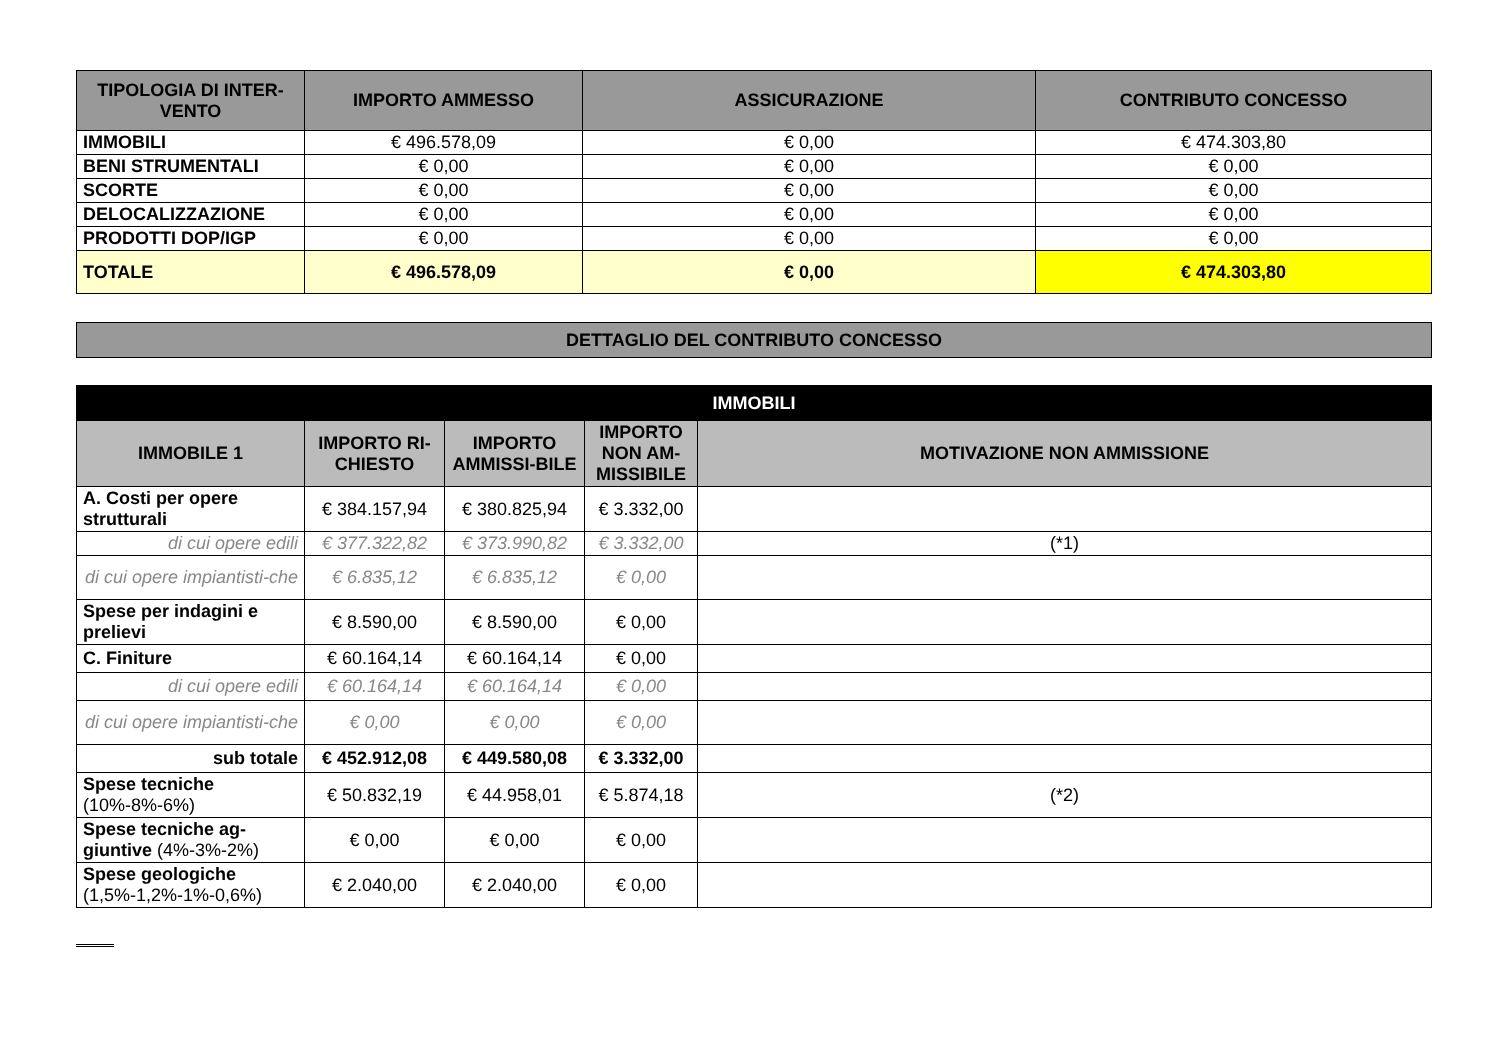| TIPOLOGIA DI INTER-VENTO | IMPORTO AMMESSO | ASSICURAZIONE | CONTRIBUTO CONCESSO |
| --- | --- | --- | --- |
| IMMOBILI | € 496.578,09 | € 0,00 | € 474.303,80 |
| BENI STRUMENTALI | € 0,00 | € 0,00 | € 0,00 |
| SCORTE | € 0,00 | € 0,00 | € 0,00 |
| DELOCALIZZAZIONE | € 0,00 | € 0,00 | € 0,00 |
| PRODOTTI DOP/IGP | € 0,00 | € 0,00 | € 0,00 |
| TOTALE | € 496.578,09 | € 0,00 | € 474.303,80 |
| DETTAGLIO DEL CONTRIBUTO CONCESSO |
| --- |
| IMMOBILI | | | | |
| --- | --- | --- | --- | --- |
| IMMOBILE 1 | IMPORTO RI-CHIESTO | IMPORTO AMMISSI-BILE | IMPORTO NON AM-MISSIBILE | MOTIVAZIONE NON AMMISSIONE |
| A. Costi per opere strutturali | € 384.157,94 | € 380.825,94 | € 3.332,00 | |
| di cui opere edili | € 377.322,82 | € 373.990,82 | € 3.332,00 | (*1) |
| di cui opere impiantisti-che | € 6.835,12 | € 6.835,12 | € 0,00 | |
| Spese per indagini e prelievi | € 8.590,00 | € 8.590,00 | € 0,00 | |
| C. Finiture | € 60.164,14 | € 60.164,14 | € 0,00 | |
| di cui opere edili | € 60.164,14 | € 60.164,14 | € 0,00 | |
| di cui opere impiantisti-che | € 0,00 | € 0,00 | € 0,00 | |
| sub totale | € 452.912,08 | € 449.580,08 | € 3.332,00 | |
| Spese tecniche (10%-8%-6%) | € 50.832,19 | € 44.958,01 | € 5.874,18 | (*2) |
| Spese tecniche ag-giuntive (4%-3%-2%) | € 0,00 | € 0,00 | € 0,00 | |
| Spese geologiche (1,5%-1,2%-1%-0,6%) | € 2.040,00 | € 2.040,00 | € 0,00 | |